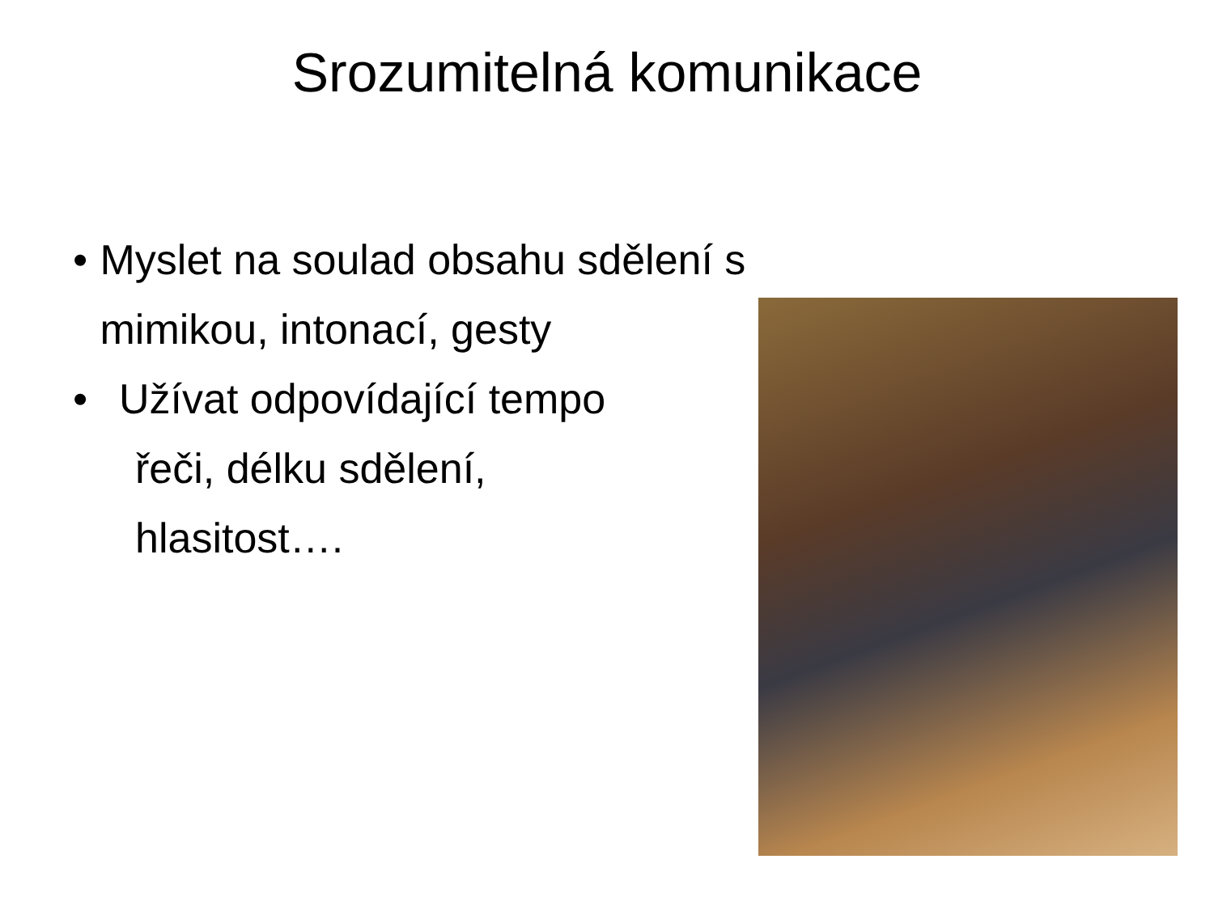Srozumitelná komunikace
• Myslet na soulad obsahu sdělení s mimikou, intonací, gesty
• Užívat odpovídající tempo
řeči, délku sdělení,
hlasitost….